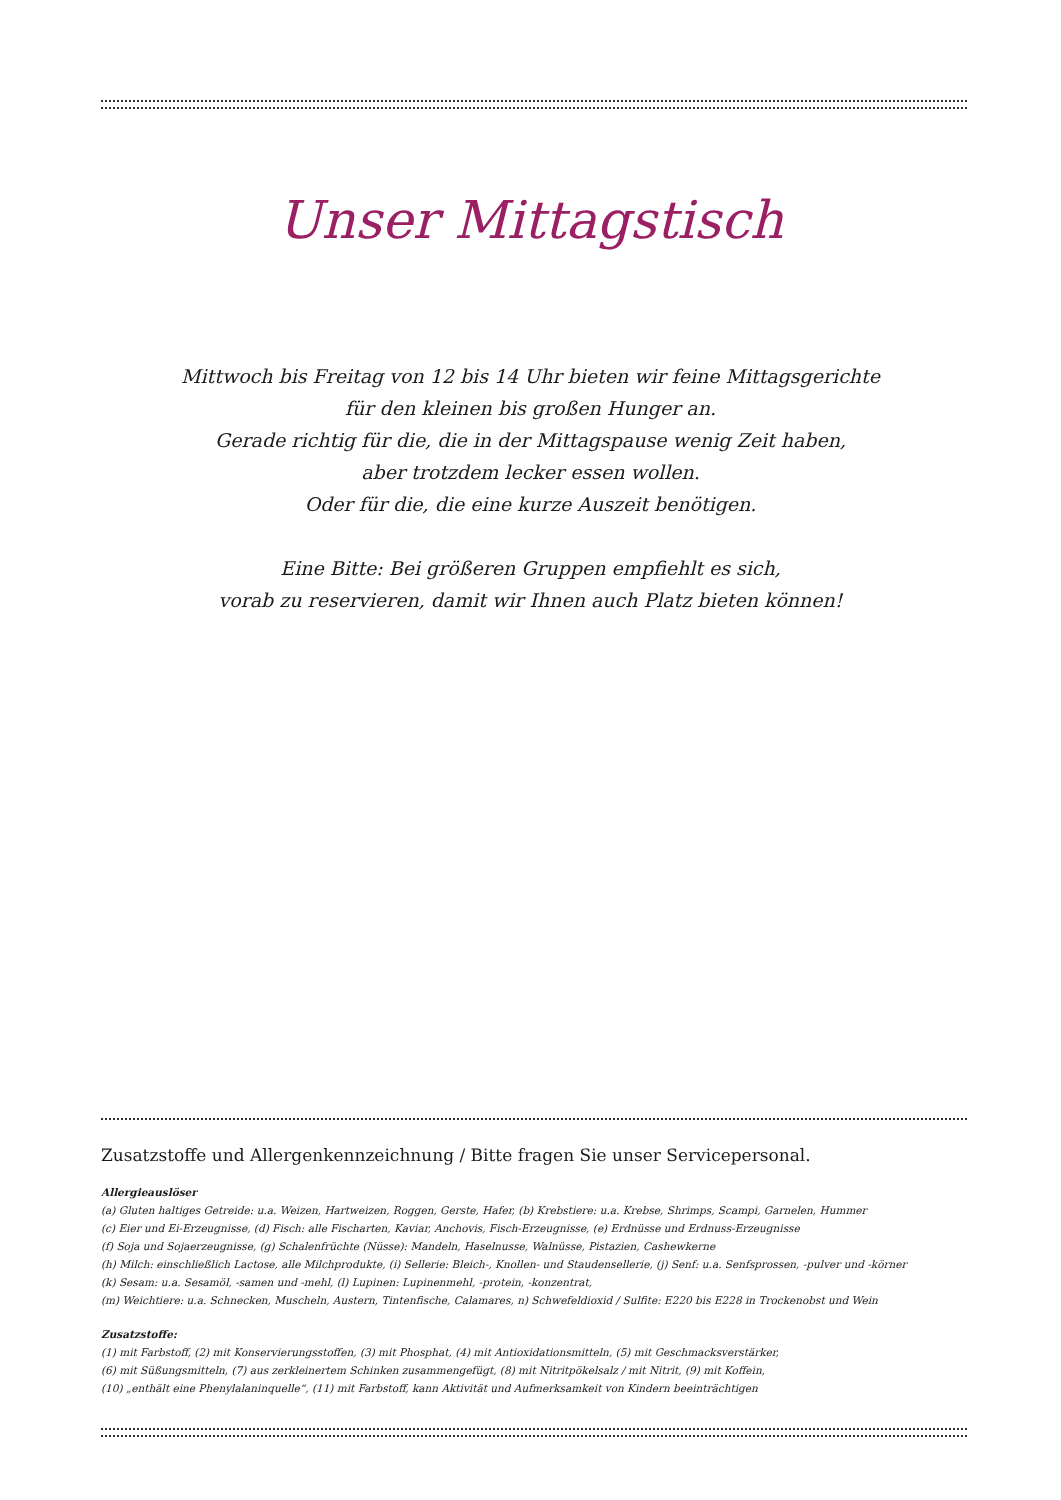Unser Mittagstisch
Mittwoch bis Freitag von 12 bis 14 Uhr bieten wir feine Mittagsgerichte
für den kleinen bis großen Hunger an.
Gerade richtig für die, die in der Mittagspause wenig Zeit haben,
aber trotzdem lecker essen wollen.
Oder für die, die eine kurze Auszeit benötigen.
Eine Bitte: Bei größeren Gruppen empfiehlt es sich,
vorab zu reservieren, damit wir Ihnen auch Platz bieten können!
Zusatzstoffe und Allergenkennzeichnung / Bitte fragen Sie unser Servicepersonal.
Allergieauslöser
(a) Gluten haltiges Getreide: u.a. Weizen, Hartweizen, Roggen, Gerste, Hafer, (b) Krebstiere: u.a. Krebse, Shrimps, Scampi, Garnelen, Hummer
(c) Eier und Ei-Erzeugnisse, (d) Fisch: alle Fischarten, Kaviar, Anchovis, Fisch-Erzeugnisse, (e) Erdnüsse und Erdnuss-Erzeugnisse
(f) Soja und Sojaerzeugnisse, (g) Schalenfrüchte (Nüsse): Mandeln, Haselnusse, Walnüsse, Pistazien, Cashewkerne
(h) Milch: einschließlich Lactose, alle Milchprodukte, (i) Sellerie: Bleich-, Knollen- und Staudensellerie, (j) Senf: u.a. Senfsprossen, -pulver und -körner
(k) Sesam: u.a. Sesamöl, -samen und -mehl, (l) Lupinen: Lupinenmehl, -protein, -konzentrat,
(m) Weichtiere: u.a. Schnecken, Muscheln, Austern, Tintenfische, Calamares, n) Schwefeldioxid / Sulfite: E220 bis E228 in Trockenobst und Wein
Zusatzstoffe:
(1) mit Farbstoff, (2) mit Konservierungsstoffen, (3) mit Phosphat, (4) mit Antioxidationsmitteln, (5) mit Geschmacksverstärker,
(6) mit Süßungsmitteln, (7) aus zerkleinertem Schinken zusammengefügt, (8) mit Nitritpökelsalz / mit Nitrit, (9) mit Koffein,
(10) „enthält eine Phenylalaninquelle“, (11) mit Farbstoff, kann Aktivität und Aufmerksamkeit von Kindern beeinträchtigen